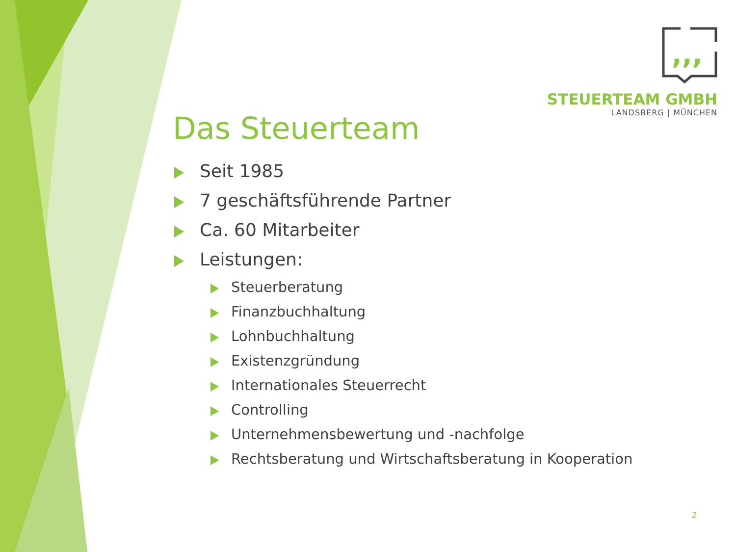,,,
STEUERTEAM GMBH
LANDSBERG | MÜNCHEN
Das Steuerteam
Seit 1985
7 geschäftsführende Partner
Ca. 60 Mitarbeiter
Leistungen:
Steuerberatung
Finanzbuchhaltung
Lohnbuchhaltung
Existenzgründung
Internationales Steuerrecht
Controlling
Unternehmensbewertung und -nachfolge
Rechtsberatung und Wirtschaftsberatung in Kooperation
2